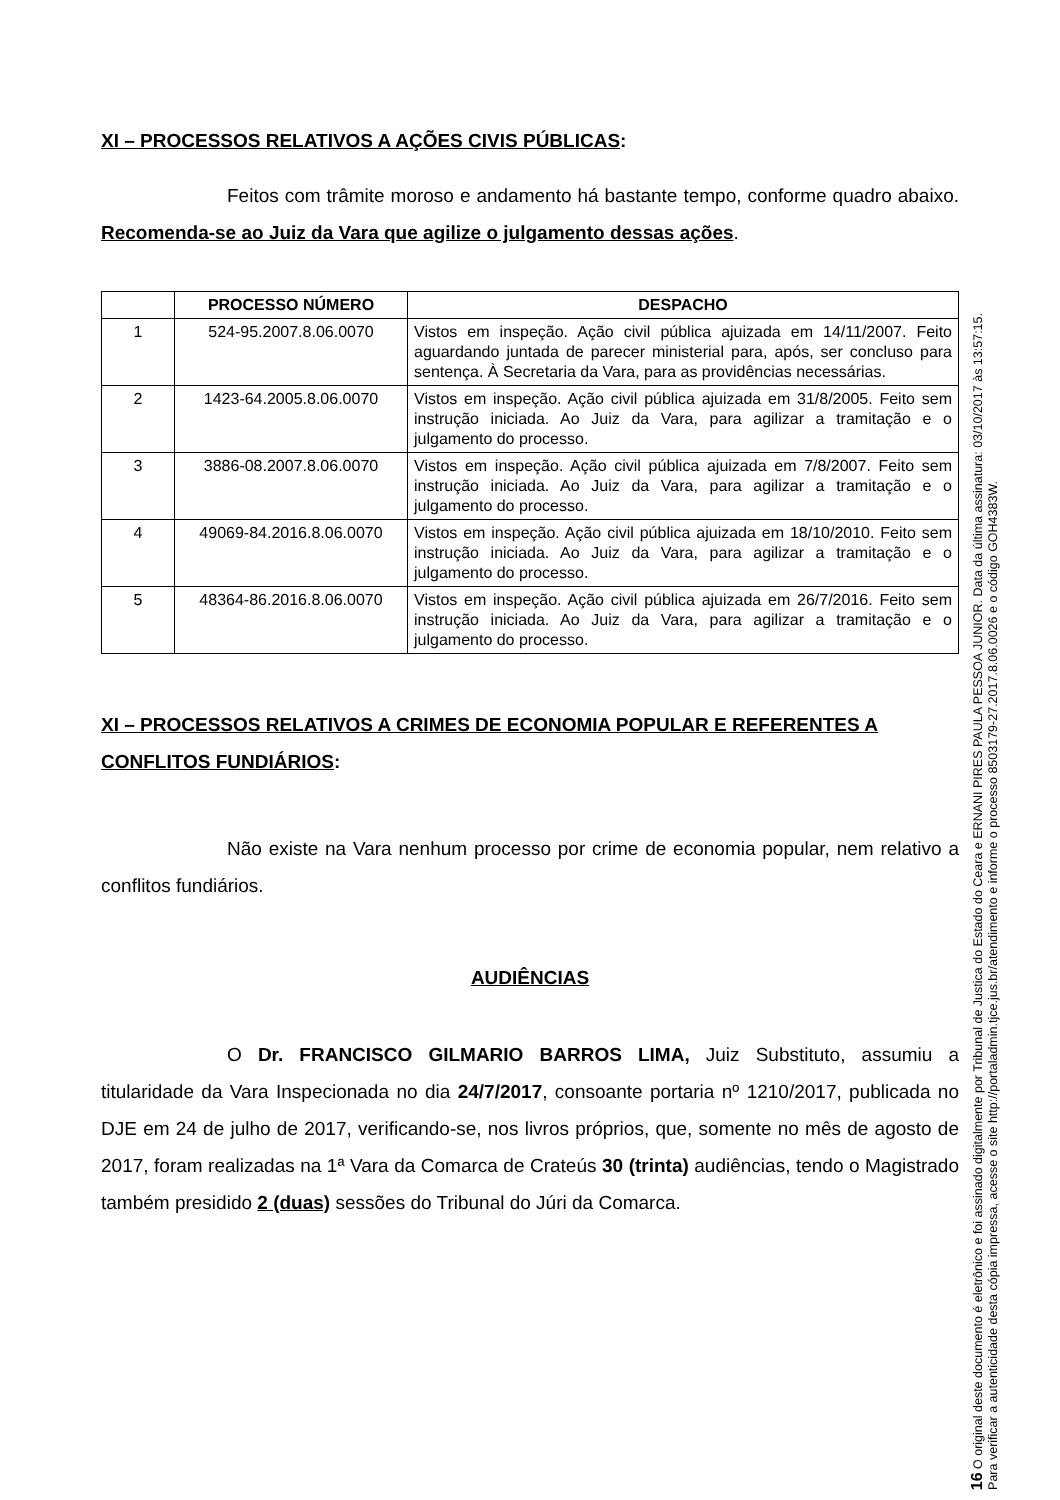XI – PROCESSOS RELATIVOS A AÇÕES CIVIS PÚBLICAS:
Feitos com trâmite moroso e andamento há bastante tempo, conforme quadro abaixo. Recomenda-se ao Juiz da Vara que agilize o julgamento dessas ações.
| | PROCESSO NÚMERO | DESPACHO |
| --- | --- | --- |
| 1 | 524-95.2007.8.06.0070 | Vistos em inspeção. Ação civil pública ajuizada em 14/11/2007. Feito aguardando juntada de parecer ministerial para, após, ser concluso para sentença. À Secretaria da Vara, para as providências necessárias. |
| 2 | 1423-64.2005.8.06.0070 | Vistos em inspeção. Ação civil pública ajuizada em 31/8/2005. Feito sem instrução iniciada. Ao Juiz da Vara, para agilizar a tramitação e o julgamento do processo. |
| 3 | 3886-08.2007.8.06.0070 | Vistos em inspeção. Ação civil pública ajuizada em 7/8/2007. Feito sem instrução iniciada. Ao Juiz da Vara, para agilizar a tramitação e o julgamento do processo. |
| 4 | 49069-84.2016.8.06.0070 | Vistos em inspeção. Ação civil pública ajuizada em 18/10/2010. Feito sem instrução iniciada. Ao Juiz da Vara, para agilizar a tramitação e o julgamento do processo. |
| 5 | 48364-86.2016.8.06.0070 | Vistos em inspeção. Ação civil pública ajuizada em 26/7/2016. Feito sem instrução iniciada. Ao Juiz da Vara, para agilizar a tramitação e o julgamento do processo. |
XI – PROCESSOS RELATIVOS A CRIMES DE ECONOMIA POPULAR E REFERENTES A CONFLITOS FUNDIÁRIOS:
Não existe na Vara nenhum processo por crime de economia popular, nem relativo a conflitos fundiários.
AUDIÊNCIAS
O Dr. FRANCISCO GILMARIO BARROS LIMA, Juiz Substituto, assumiu a titularidade da Vara Inspecionada no dia 24/7/2017, consoante portaria nº 1210/2017, publicada no DJE em 24 de julho de 2017, verificando-se, nos livros próprios, que, somente no mês de agosto de 2017, foram realizadas na 1ª Vara da Comarca de Crateús 30 (trinta) audiências, tendo o Magistrado também presidido 2 (duas) sessões do Tribunal do Júri da Comarca.
16 O original deste documento é eletrônico e foi assinado digitalmente por Tribunal de Justica do Estado do Ceara e ERNANI PIRES PAULA PESSOA JUNIOR. Data da última assinatura: 03/10/2017 às 13:57:15.
Para verificar a autenticidade desta cópia impressa, acesse o site http://portaladmin.tjce.jus.br/atendimento e informe o processo 8503179-27.2017.8.06.0026 e o código GOH4383W.